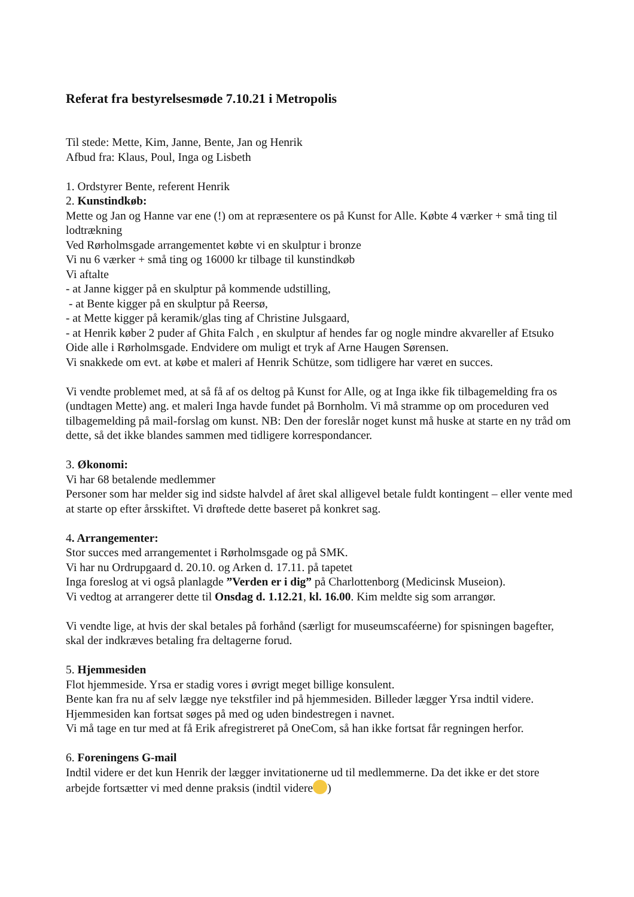Referat fra bestyrelsesmøde 7.10.21 i Metropolis
Til stede: Mette, Kim, Janne, Bente, Jan og Henrik
Afbud fra: Klaus, Poul, Inga og Lisbeth
1. Ordstyrer Bente, referent Henrik
2. Kunstindkøb:
Mette og Jan og Hanne var ene (!) om at repræsentere os på Kunst for Alle. Købte 4 værker + små ting til lodtrækning
Ved Rørholmsgade arrangementet købte vi en skulptur i bronze
Vi nu 6 værker + små ting og 16000 kr tilbage til kunstindkøb
Vi aftalte
- at Janne kigger på en skulptur på kommende udstilling,
- at Bente kigger på en skulptur på Reersø,
- at Mette kigger på keramik/glas ting af Christine Julsgaard,
- at Henrik køber 2 puder af Ghita Falch , en skulptur af hendes far og nogle mindre akvareller af Etsuko Oide alle i Rørholmsgade. Endvidere om muligt et tryk af Arne Haugen Sørensen.
Vi snakkede om evt. at købe et maleri af Henrik Schütze, som tidligere har været en succes.
Vi vendte problemet med, at så få af os deltog på Kunst for Alle, og at Inga ikke fik tilbagemelding fra os (undtagen Mette) ang. et maleri Inga havde fundet på Bornholm. Vi må stramme op om proceduren ved tilbagemelding på mail-forslag om kunst. NB: Den der foreslår noget kunst må huske at starte en ny tråd om dette, så det ikke blandes sammen med tidligere korrespondancer.
3. Økonomi:
Vi har 68 betalende medlemmer
Personer som har melder sig ind sidste halvdel af året skal alligevel betale fuldt kontingent – eller vente med at starte op efter årsskiftet. Vi drøftede dette baseret på konkret sag.
4. Arrangementer:
Stor succes med arrangementet i Rørholmsgade og på SMK.
Vi har nu Ordrupgaard d. 20.10. og Arken d. 17.11. på tapetet
Inga foreslog at vi også planlagde ”Verden er i dig” på Charlottenborg (Medicinsk Museion).
Vi vedtog at arrangerer dette til Onsdag d. 1.12.21, kl. 16.00. Kim meldte sig som arrangør.
Vi vendte lige, at hvis der skal betales på forhånd (særligt for museumscaféerne) for spisningen bagefter, skal der indkræves betaling fra deltagerne forud.
5. Hjemmesiden
Flot hjemmeside. Yrsa er stadig vores i øvrigt meget billige konsulent.
Bente kan fra nu af selv lægge nye tekstfiler ind på hjemmesiden. Billeder lægger Yrsa indtil videre.
Hjemmesiden kan fortsat søges på med og uden bindestregen i navnet.
Vi må tage en tur med at få Erik afregistreret på OneCom, så han ikke fortsat får regningen herfor.
6. Foreningens G-mail
Indtil videre er det kun Henrik der lægger invitationerne ud til medlemmerne. Da det ikke er det store arbejde fortsætter vi med denne praksis (indtil videre )